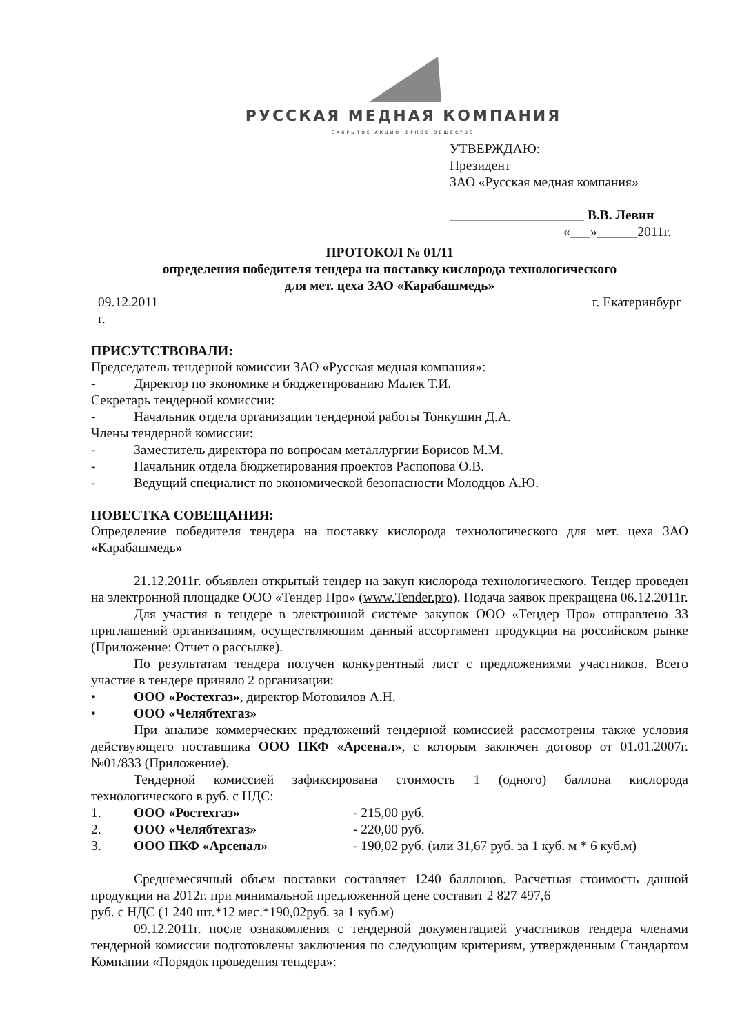РУССКАЯ МЕДНАЯ КОМПАНИЯ
ЗАКРЫТОЕ АКЦИОНЕРНОЕ ОБЩЕСТВО
УТВЕРЖДАЮ:
Президент
ЗАО «Русская медная компания»
____________________ В.В. Левин
«___»______2011г.
ПРОТОКОЛ № 01/11
определения победителя тендера на поставку кислорода технологического
для мет. цеха ЗАО «Карабашмедь»
09.12.2011 г. г. Екатеринбург
ПРИСУТСТВОВАЛИ:
Председатель тендерной комиссии ЗАО «Русская медная компания»:
- Директор по экономике и бюджетированию Малек Т.И.
Секретарь тендерной комиссии:
- Начальник отдела организации тендерной работы Тонкушин Д.А.
Члены тендерной комиссии:
- Заместитель директора по вопросам металлургии Борисов М.М.
- Начальник отдела бюджетирования проектов Распопова О.В.
- Ведущий специалист по экономической безопасности Молодцов А.Ю.
ПОВЕСТКА СОВЕЩАНИЯ:
Определение победителя тендера на поставку кислорода технологического для мет. цеха ЗАО «Карабашмедь»
21.12.2011г. объявлен открытый тендер на закуп кислорода технологического. Тендер проведен на электронной площадке ООО «Тендер Про» (www.Tender.pro). Подача заявок прекращена 06.12.2011г.
Для участия в тендере в электронной системе закупок ООО «Тендер Про» отправлено 33 приглашений организациям, осуществляющим данный ассортимент продукции на российском рынке (Приложение: Отчет о рассылке).
По результатам тендера получен конкурентный лист с предложениями участников. Всего участие в тендере приняло 2 организации:
• ООО «Ростехгаз», директор Мотовилов А.Н.
• ООО «Челябтехгаз»
При анализе коммерческих предложений тендерной комиссией рассмотрены также условия действующего поставщика ООО ПКФ «Арсенал», с которым заключен договор от 01.01.2007г. №01/833 (Приложение).
Тендерной комиссией зафиксирована стоимость 1 (одного) баллона кислорода технологического в руб. с НДС:
1. ООО «Ростехгаз» - 215,00 руб.
2. ООО «Челябтехгаз» - 220,00 руб.
3. ООО ПКФ «Арсенал» - 190,02 руб. (или 31,67 руб. за 1 куб. м * 6 куб.м)
Среднемесячный объем поставки составляет 1240 баллонов. Расчетная стоимость данной продукции на 2012г. при минимальной предложенной цене составит 2 827 497,6
руб. с НДС (1 240 шт.*12 мес.*190,02руб. за 1 куб.м)
09.12.2011г. после ознакомления с тендерной документацией участников тендера членами тендерной комиссии подготовлены заключения по следующим критериям, утвержденным Стандартом Компании «Порядок проведения тендера»: